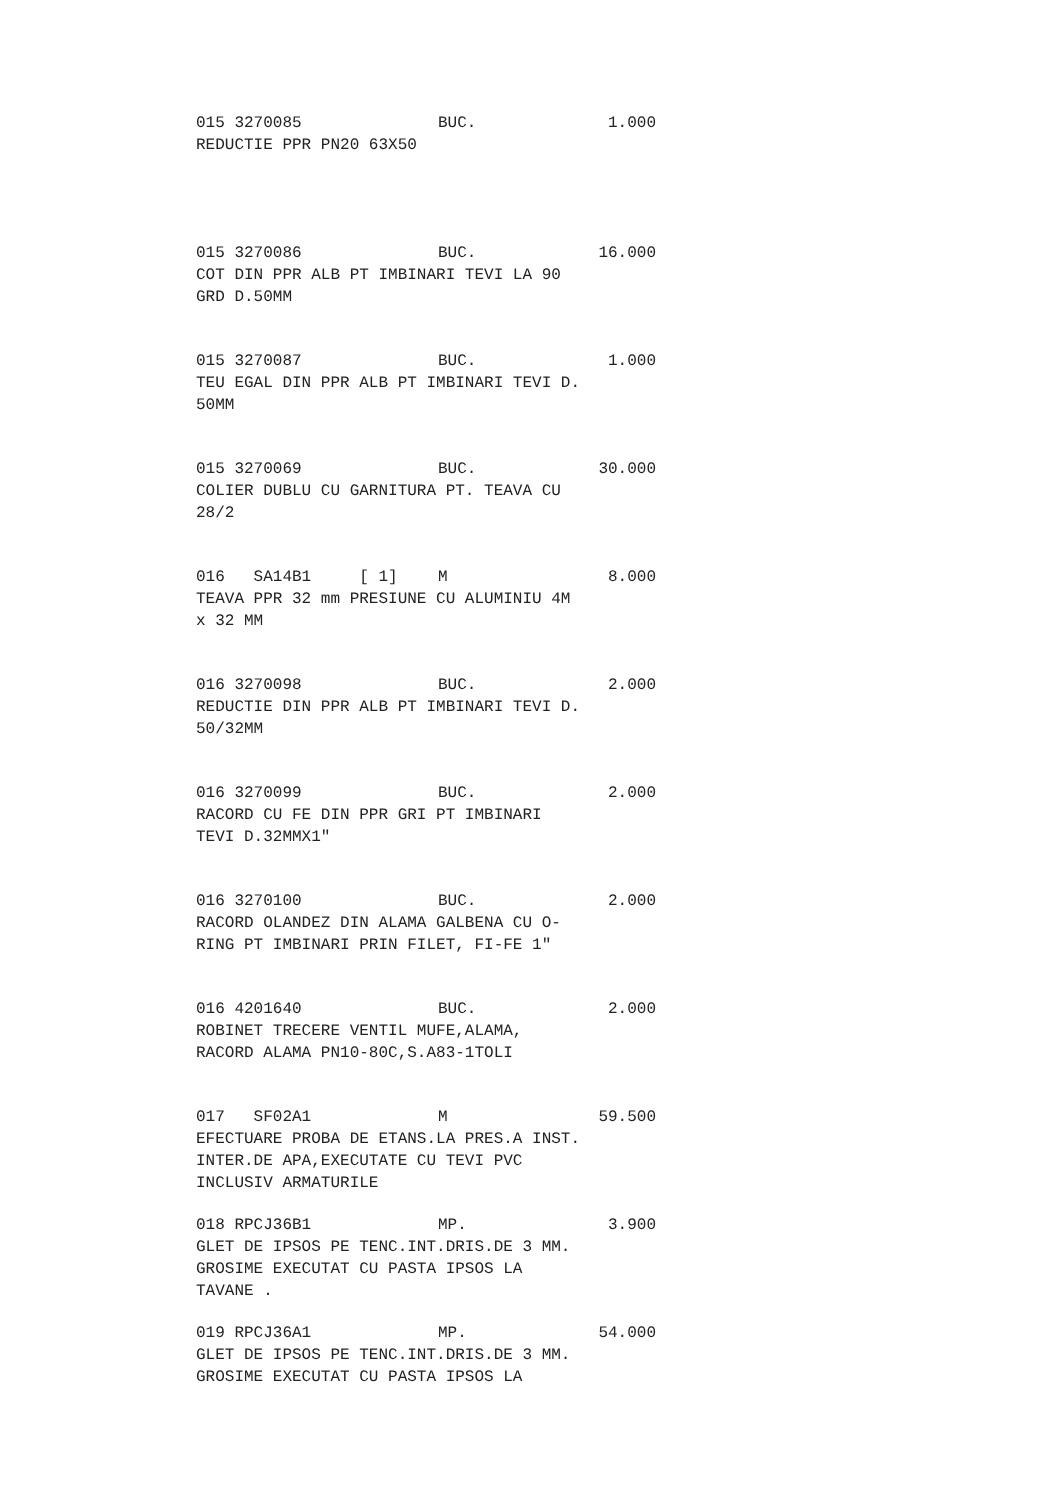015 3270085 BUC. 1.000
REDUCTIE PPR PN20 63X50
015 3270086 BUC. 16.000
COT DIN PPR ALB PT IMBINARI TEVI LA 90
GRD D.50MM
015 3270087 BUC. 1.000
TEU EGAL DIN PPR ALB PT IMBINARI TEVI D.
50MM
015 3270069 BUC. 30.000
COLIER DUBLU CU GARNITURA PT. TEAVA CU
28/2
016 SA14B1 [ 1] M 8.000
TEAVA PPR 32 mm PRESIUNE CU ALUMINIU 4M
x 32 MM
016 3270098 BUC. 2.000
REDUCTIE DIN PPR ALB PT IMBINARI TEVI D.
50/32MM
016 3270099 BUC. 2.000
RACORD CU FE DIN PPR GRI PT IMBINARI
TEVI D.32MMX1"
016 3270100 BUC. 2.000
RACORD OLANDEZ DIN ALAMA GALBENA CU O-
RING PT IMBINARI PRIN FILET, FI-FE 1"
016 4201640 BUC. 2.000
ROBINET TRECERE VENTIL MUFE,ALAMA,
RACORD ALAMA PN10-80C,S.A83-1TOLI
017 SF02A1 M 59.500
EFECTUARE PROBA DE ETANS.LA PRES.A INST.
INTER.DE APA,EXECUTATE CU TEVI PVC
INCLUSIV ARMATURILE
018 RPCJ36B1 MP. 3.900
GLET DE IPSOS PE TENC.INT.DRIS.DE 3 MM.
GROSIME EXECUTAT CU PASTA IPSOS LA
TAVANE .
019 RPCJ36A1 MP. 54.000
GLET DE IPSOS PE TENC.INT.DRIS.DE 3 MM.
GROSIME EXECUTAT CU PASTA IPSOS LA